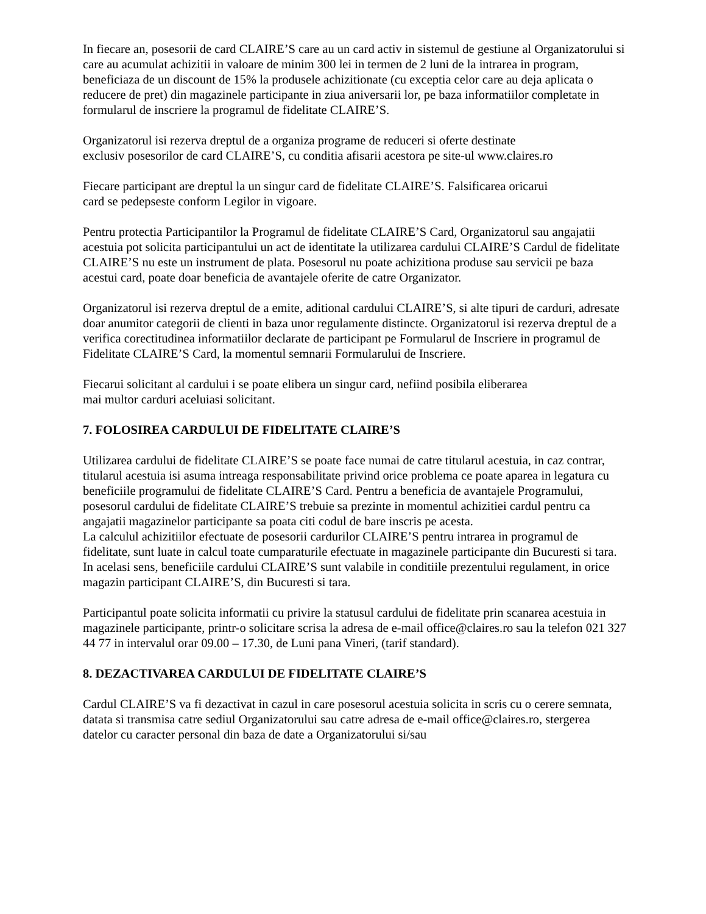In fiecare an, posesorii de card CLAIRE’S care au un card activ in sistemul de gestiune al Organizatorului si care au acumulat achizitii in valoare de minim 300 lei in termen de 2 luni de la intrarea in program, beneficiaza de un discount de 15% la produsele achizitionate (cu exceptia celor care au deja aplicata o reducere de pret) din magazinele participante in ziua aniversarii lor, pe baza informatiilor completate in formularul de inscriere la programul de fidelitate CLAIRE’S.
Organizatorul isi rezerva dreptul de a organiza programe de reduceri si oferte destinate
exclusiv posesorilor de card CLAIRE’S, cu conditia afisarii acestora pe site-ul www.claires.ro
Fiecare participant are dreptul la un singur card de fidelitate CLAIRE’S. Falsificarea oricarui
card se pedepseste conform Legilor in vigoare.
Pentru protectia Participantilor la Programul de fidelitate CLAIRE’S Card, Organizatorul sau angajatii acestuia pot solicita participantului un act de identitate la utilizarea cardului CLAIRE’S Cardul de fidelitate CLAIRE’S nu este un instrument de plata. Posesorul nu poate achizitiona produse sau servicii pe baza acestui card, poate doar beneficia de avantajele oferite de catre Organizator.
Organizatorul isi rezerva dreptul de a emite, aditional cardului CLAIRE’S, si alte tipuri de carduri, adresate doar anumitor categorii de clienti in baza unor regulamente distincte. Organizatorul isi rezerva dreptul de a verifica corectitudinea informatiilor declarate de participant pe Formularul de Inscriere in programul de Fidelitate CLAIRE’S Card, la momentul semnarii Formularului de Inscriere.
Fiecarui solicitant al cardului i se poate elibera un singur card, nefiind posibila eliberarea
mai multor carduri aceluiasi solicitant.
7. FOLOSIREA CARDULUI DE FIDELITATE CLAIRE’S
Utilizarea cardului de fidelitate CLAIRE’S se poate face numai de catre titularul acestuia, in caz contrar, titularul acestuia isi asuma intreaga responsabilitate privind orice problema ce poate aparea in legatura cu beneficiile programului de fidelitate CLAIRE’S Card. Pentru a beneficia de avantajele Programului, posesorul cardului de fidelitate CLAIRE’S trebuie sa prezinte in momentul achizitiei cardul pentru ca angajatii magazinelor participante sa poata citi codul de bare inscris pe acesta.
La calculul achizitiilor efectuate de posesorii cardurilor CLAIRE’S pentru intrarea in programul de fidelitate, sunt luate in calcul toate cumparaturile efectuate in magazinele participante din Bucuresti si tara. In acelasi sens, beneficiile cardului CLAIRE’S sunt valabile in conditiile prezentului regulament, in orice magazin participant CLAIRE’S, din Bucuresti si tara.
Participantul poate solicita informatii cu privire la statusul cardului de fidelitate prin scanarea acestuia in magazinele participante, printr-o solicitare scrisa la adresa de e-mail office@claires.ro sau la telefon 021 327 44 77 in intervalul orar 09.00 – 17.30, de Luni pana Vineri, (tarif standard).
8. DEZACTIVAREA CARDULUI DE FIDELITATE CLAIRE’S
Cardul CLAIRE’S va fi dezactivat in cazul in care posesorul acestuia solicita in scris cu o cerere semnata, datata si transmisa catre sediul Organizatorului sau catre adresa de e-mail office@claires.ro, stergerea datelor cu caracter personal din baza de date a Organizatorului si/sau